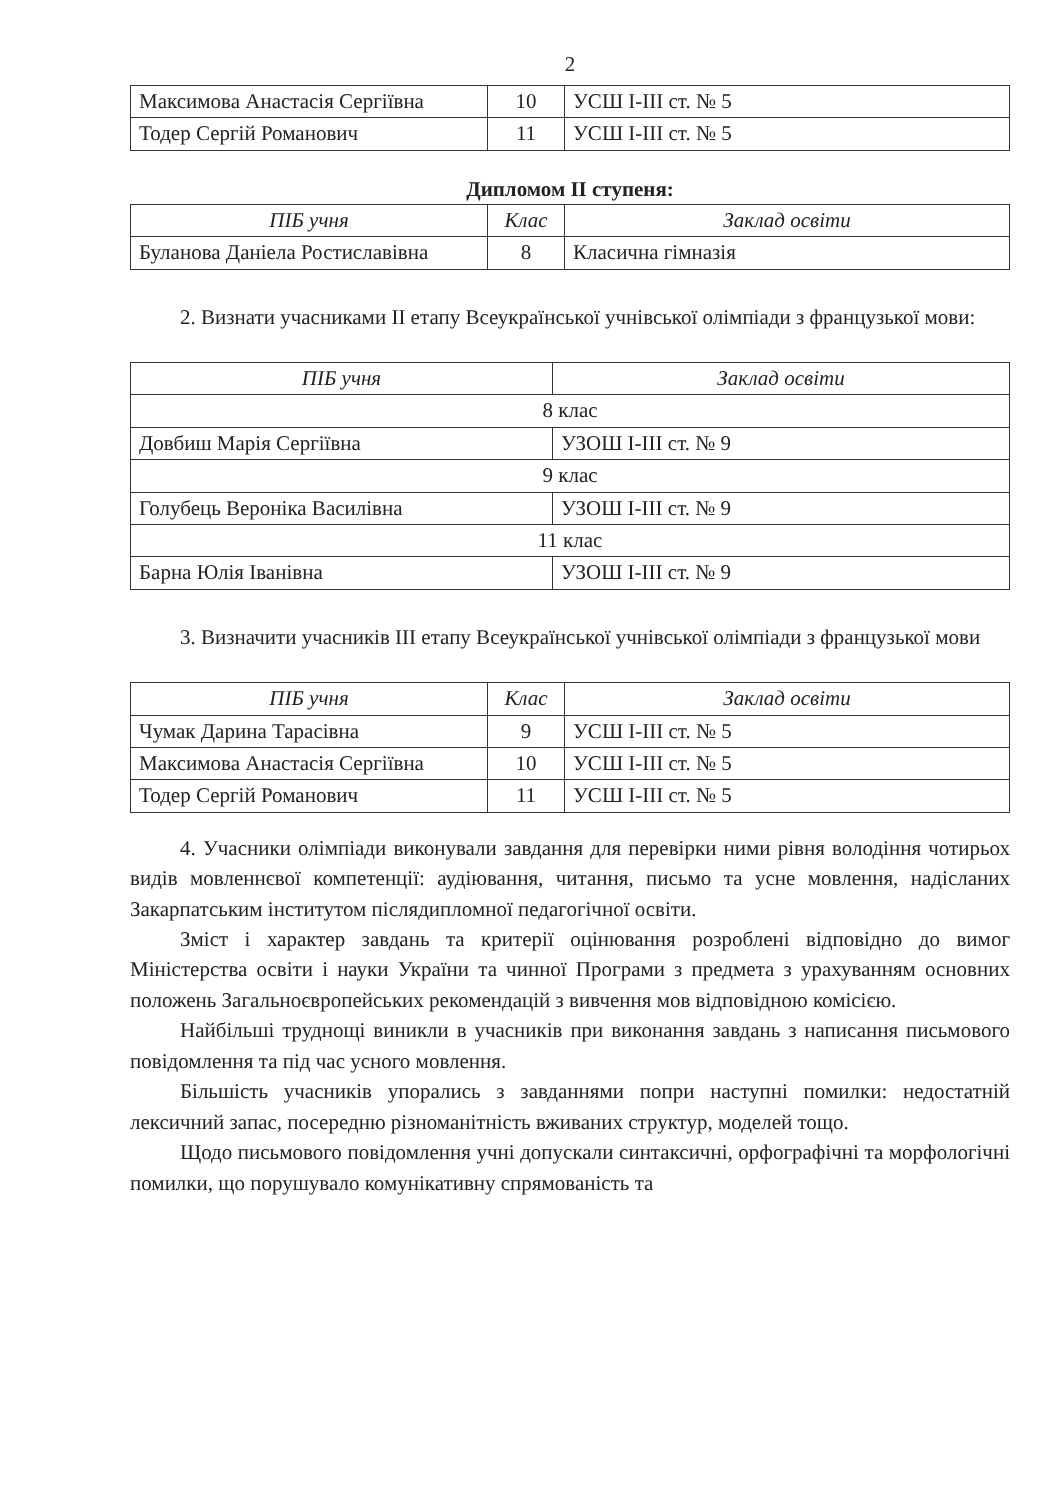2
| Максимова Анастасія Сергіївна | 10 | УСШ І-ІІІ ст. № 5 |
| Тодер Сергій Романович | 11 | УСШ І-ІІІ ст. № 5 |
Дипломом ІІ ступеня:
| ПІБ учня | Клас | Заклад освіти |
| --- | --- | --- |
| Буланова Даніела Ростиславівна | 8 | Класична гімназія |
2. Визнати учасниками ІІ етапу Всеукраїнської учнівської олімпіади з французької мови:
| ПІБ учня | Заклад освіти |
| --- | --- |
| 8 клас | |
| Довбиш Марія Сергіївна | УЗОШ І-ІІІ ст. № 9 |
| 9 клас | |
| Голубець Вероніка Василівна | УЗОШ І-ІІІ ст. № 9 |
| 11 клас | |
| Барна Юлія Іванівна | УЗОШ І-ІІІ ст. № 9 |
3. Визначити учасників ІІІ етапу Всеукраїнської учнівської олімпіади з французької мови
| ПІБ учня | Клас | Заклад освіти |
| --- | --- | --- |
| Чумак Дарина Тарасівна | 9 | УСШ І-ІІІ ст. № 5 |
| Максимова Анастасія Сергіївна | 10 | УСШ І-ІІІ ст. № 5 |
| Тодер Сергій Романович | 11 | УСШ І-ІІІ ст. № 5 |
4. Учасники олімпіади виконували завдання для перевірки ними рівня володіння чотирьох видів мовленнєвої компетенції: аудіювання, читання, письмо та усне мовлення, надісланих Закарпатським інститутом післядипломної педагогічної освіти.
Зміст і характер завдань та критерії оцінювання розроблені відповідно до вимог Міністерства освіти і науки України та чинної Програми з предмета з урахуванням основних положень Загальноєвропейських рекомендацій з вивчення мов відповідною комісією.
Найбільші труднощі виникли в учасників при виконання завдань з написання письмового повідомлення та під час усного мовлення.
Більшість учасників упорались з завданнями попри наступні помилки: недостатній лексичний запас, посередню різноманітність вживаних структур, моделей тощо.
Щодо письмового повідомлення учні допускали синтаксичні, орфографічні та морфологічні помилки, що порушувало комунікативну спрямованість та